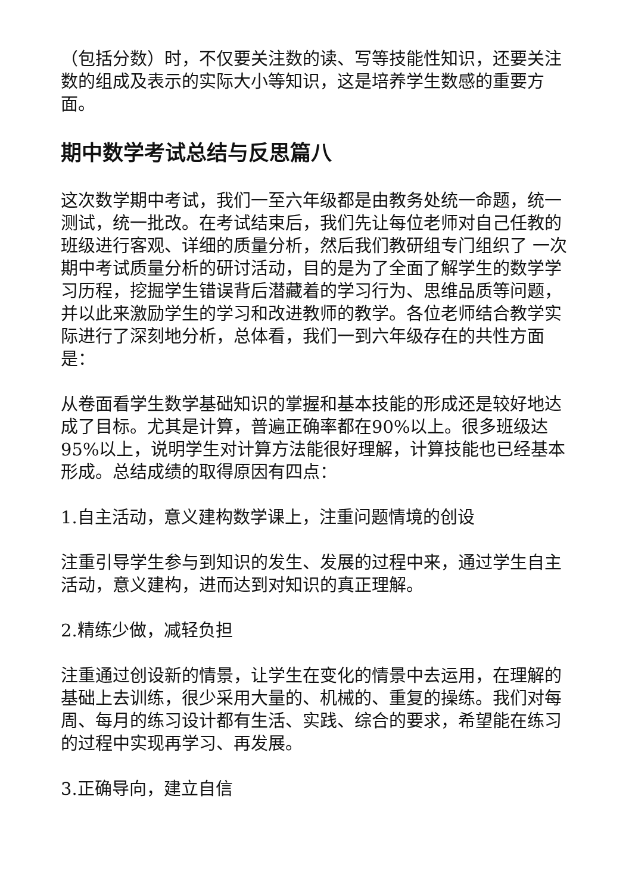（包括分数）时，不仅要关注数的读、写等技能性知识，还要关注数的组成及表示的实际大小等知识，这是培养学生数感的重要方面。
期中数学考试总结与反思篇八
这次数学期中考试，我们一至六年级都是由教务处统一命题，统一测试，统一批改。在考试结束后，我们先让每位老师对自己任教的班级进行客观、详细的质量分析，然后我们教研组专门组织了 一次期中考试质量分析的研讨活动，目的是为了全面了解学生的数学学习历程，挖掘学生错误背后潜藏着的学习行为、思维品质等问题，并以此来激励学生的学习和改进教师的教学。各位老师结合教学实际进行了深刻地分析，总体看，我们一到六年级存在的共性方面是：
从卷面看学生数学基础知识的掌握和基本技能的形成还是较好地达成了目标。尤其是计算，普遍正确率都在90%以上。很多班级达95%以上，说明学生对计算方法能很好理解，计算技能也已经基本形成。总结成绩的取得原因有四点：
1.自主活动，意义建构数学课上，注重问题情境的创设
注重引导学生参与到知识的发生、发展的过程中来，通过学生自主活动，意义建构，进而达到对知识的真正理解。
2.精练少做，减轻负担
注重通过创设新的情景，让学生在变化的情景中去运用，在理解的基础上去训练，很少采用大量的、机械的、重复的操练。我们对每周、每月的练习设计都有生活、实践、综合的要求，希望能在练习的过程中实现再学习、再发展。
3.正确导向，建立自信